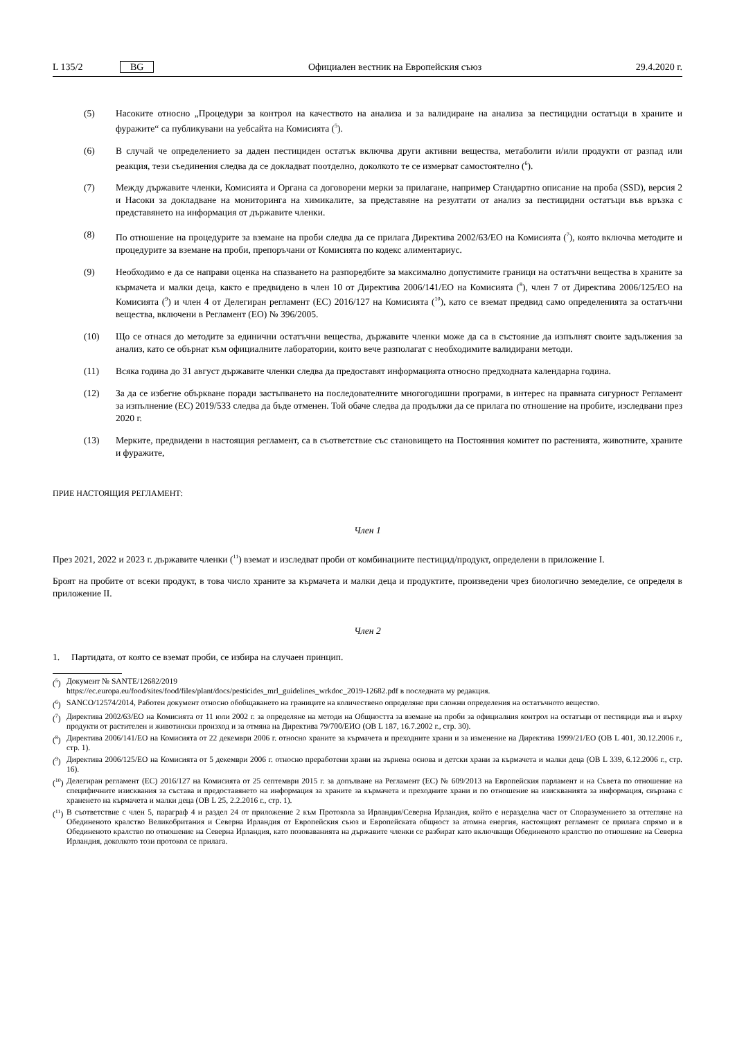L 135/2 BG Официален вестник на Европейския съюз 29.4.2020 г.
(5) Насоките относно „Процедури за контрол на качеството на анализа и за валидиране на анализа за пестицидни остатъци в храните и фуражите“ са публикувани на уебсайта на Комисията (<sup>5</sup>).
(6) В случай че определението за даден пестициден остатък включва други активни вещества, метаболити и/или продукти от разпад или реакция, тези съединения следва да се докладват поотделно, доколкото те се измерват самостоятелно (<sup>6</sup>).
(7) Между държавите членки, Комисията и Органа са договорени мерки за прилагане, например Стандартно описание на проба (SSD), версия 2 и Насоки за докладване на мониторинга на химикалите, за представяне на резултати от анализ за пестицидни остатъци във връзка с представянето на информация от държавите членки.
(8) По отношение на процедурите за вземане на проби следва да се прилага Директива 2002/63/ЕО на Комисията (<sup>7</sup>), която включва методите и процедурите за вземане на проби, препоръчани от Комисията по кодекс алиментариус.
(9) Необходимо е да се направи оценка на спазването на разпоредбите за максимално допустимите граници на остатъчни вещества в храните за кърмачета и малки деца, както е предвидено в член 10 от Директива 2006/141/ЕО на Комисията (<sup>8</sup>), член 7 от Директива 2006/125/ЕО на Комисията (<sup>9</sup>) и член 4 от Делегиран регламент (ЕС) 2016/127 на Комисията (<sup>10</sup>), като се вземат предвид само определенията за остатъчни вещества, включени в Регламент (ЕО) № 396/2005.
(10) Що се отнася до методите за единични остатъчни вещества, държавите членки може да са в състояние да изпълнят своите задължения за анализ, като се обърнат към официалните лаборатории, които вече разполагат с необходимите валидирани методи.
(11) Всяка година до 31 август държавите членки следва да предоставят информацията относно предходната календарна година.
(12) За да се избегне объркване поради застъпването на последователните многогодишни програми, в интерес на правната сигурност Регламент за изпълнение (ЕС) 2019/533 следва да бъде отменен. Той обаче следва да продължи да се прилага по отношение на пробите, изследвани през 2020 г.
(13) Мерките, предвидени в настоящия регламент, са в съответствие със становището на Постоянния комитет по растенията, животните, храните и фуражите,
ПРИЕ НАСТОЯЩИЯ РЕГЛАМЕНТ:
Член 1
През 2021, 2022 и 2023 г. държавите членки (<sup>11</sup>) вземат и изследват проби от комбинациите пестицид/продукт, определени в приложение I.
Броят на пробите от всеки продукт, в това число храните за кърмачета и малки деца и продуктите, произведени чрез биологично земеделие, се определя в приложение II.
Член 2
1. Партидата, от която се вземат проби, се избира на случаен принцип.
(<sup>5</sup>) Документ № SANTE/12682/2019
https://ec.europa.eu/food/sites/food/files/plant/docs/pesticides_mrl_guidelines_wrkdoc_2019-12682.pdf в последната му редакция.
(<sup>6</sup>) SANCO/12574/2014, Работен документ относно обобщаването на границите на количествено определяне при сложни определения на остатъчното вещество.
(<sup>7</sup>) Директива 2002/63/ЕО на Комисията от 11 юли 2002 г. за определяне на методи на Общността за вземане на проби за официалния контрол на остатъци от пестициди във и върху продукти от растителен и животински произход и за отмяна на Директива 79/700/ЕИО (ОВ L 187, 16.7.2002 г., стр. 30).
(<sup>8</sup>) Директива 2006/141/ЕО на Комисията от 22 декември 2006 г. относно храните за кърмачета и преходните храни и за изменение на Директива 1999/21/ЕО (ОВ L 401, 30.12.2006 г., стр. 1).
(<sup>9</sup>) Директива 2006/125/ЕО на Комисията от 5 декември 2006 г. относно преработени храни на зърнена основа и детски храни за кърмачета и малки деца (ОВ L 339, 6.12.2006 г., стр. 16).
(<sup>10</sup>) Делегиран регламент (ЕС) 2016/127 на Комисията от 25 септември 2015 г. за допълване на Регламент (ЕС) № 609/2013 на Европейския парламент и на Съвета по отношение на специфичните изисквания за състава и предоставянето на информация за храните за кърмачета и преходните храни и по отношение на изискванията за информация, свързана с храненето на кърмачета и малки деца (ОВ L 25, 2.2.2016 г., стр. 1).
(<sup>11</sup>) В съответствие с член 5, параграф 4 и раздел 24 от приложение 2 към Протокола за Ирландия/Северна Ирландия, който е неразделна част от Споразумението за оттегляне на Обединеното кралство Великобритания и Северна Ирландия от Европейския съюз и Европейската общност за атомна енергия, настоящият регламент се прилага спрямо и в Обединеното кралство по отношение на Северна Ирландия, като позоваванията на държавите членки се разбират като включващи Обединеното кралство по отношение на Северна Ирландия, доколкото този протокол се прилага.